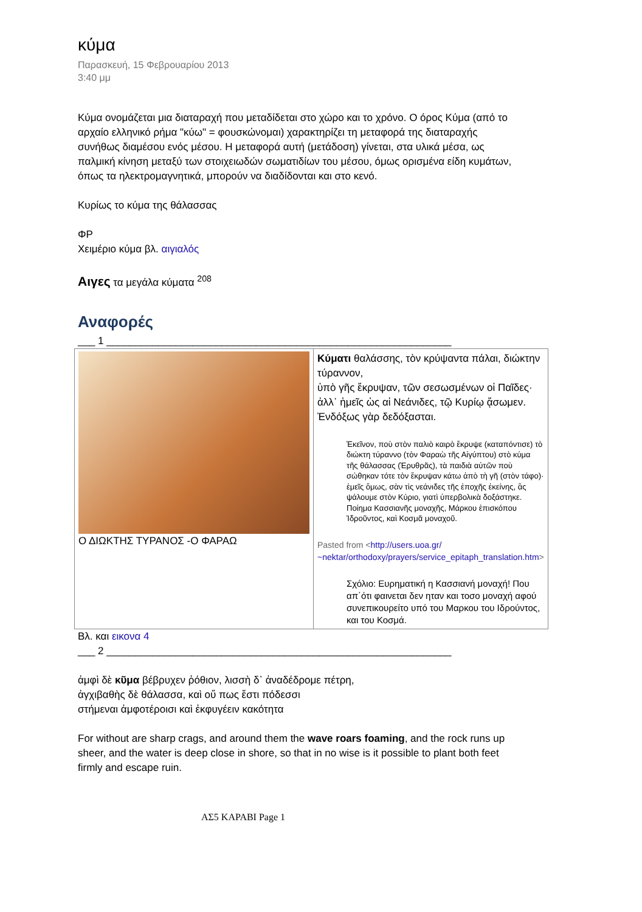κύμα
Παρασκευή, 15 Φεβρουαρίου 2013
3:40 μμ
Κύμα ονομάζεται μια διαταραχή που μεταδίδεται στο χώρο και το χρόνο. Ο όρος Κύμα (από το αρχαίο ελληνικό ρήμα "κύω" = φουσκώνομαι) χαρακτηρίζει τη μεταφορά της διαταραχής συνήθως διαμέσου ενός μέσου. Η μεταφορά αυτή (μετάδοση) γίνεται, στα υλικά μέσα, ως παλμική κίνηση μεταξύ των στοιχειωδών σωματιδίων του μέσου, όμως ορισμένα είδη κυμάτων, όπως τα ηλεκτρομαγνητικά, μπορούν να διαδίδονται και στο κενό.
Κυρίως το κύμα της θάλασσας
ΦΡ
Χειμέριο κύμα βλ. αιγιαλός
Αιγες τα μεγάλα κύματα <sup>208</sup>
Αναφορές
___ 1 ____________________________________________________________
| Ο ΔΙΩΚΤΗΣ ΤΥΡΑΝΟΣ -Ο ΦΑΡΑΩ | Κύματι θαλάσσης, τὸν κρύψαντα πάλαι, διώκτην τύραννον, ὑπὸ γῆς ἔκρυψαν, τῶν σεσωσμένων οἱ Παῖδες· ἀλλ᾽ ἡμεῖς ὡς αἱ Νεάνιδες, τῷ Κυρίῳ ᾄσωμεν. Ἐνδόξως γὰρ δεδόξασται. Ἐκεῖνον, ποὺ στὸν παλιὸ καιρὸ ἔκρυψε (καταπόντισε) τὸ διώκτη τύραννο (τὸν Φαραὼ τῆς Αἰγύπτου) στὸ κύμα τῆς θάλασσας (Ἐρυθρᾶς), τὰ παιδιὰ αὐτῶν ποὺ σώθηκαν τότε τὸν ἔκρυψαν κάτω ἀπὸ τὴ γῆ (στὸν τάφο)· ἐμεῖς ὅμως, σὰν τὶς νεάνιδες τῆς ἐποχῆς ἐκείνης, ἂς ψάλουμε στὸν Κύριο, γιατὶ ὑπερβολικὰ δοξάστηκε. Ποίημα Κασσιανῆς μοναχῆς, Μάρκου ἐπισκόπου Ἰδροῦντος, καὶ Κοσμᾶ μοναχοῦ. Pasted from < http://users.uoa.gr/ ~nektar/orthodoxy/prayers/service_epitaph_translation.htm > Σχόλιο: Ευρηματική η Κασσιανή μοναχή! Που απ΄ότι φαινεται δεν ηταν και τοσο μοναχή αφού συνεπικουρείτο υπό του Μαρκου του Ιδρούντος, και του Κοσμά. |
Βλ. και εικονα 4
___ 2 ____________________________________________________________
ἀμφὶ δὲ κῦμα βέβρυχεν ῥόθιον, λισσὴ δ᾽ ἀναδέδρομε πέτρη,
ἀγχιβαθὴς δὲ θάλασσα, καὶ οὔ πως ἔστι πόδεσσι
στήμεναι ἀμφοτέροισι καὶ ἐκφυγέειν κακότητα
For without are sharp crags, and around them the wave roars foaming, and the rock runs up sheer, and the water is deep close in shore, so that in no wise is it possible to plant both feet firmly and escape ruin.
ΑΣ5 ΚΑΡΑΒΙ Page 1